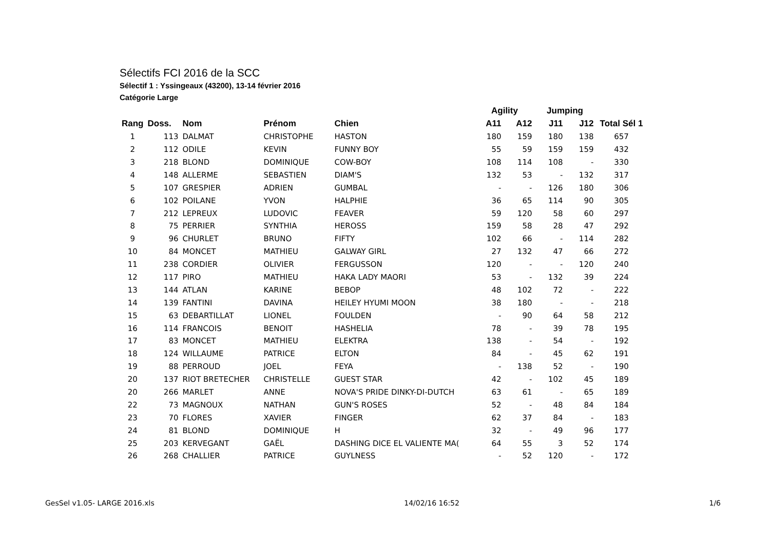Sélectifs FCI 2016 de la SCC
Sélectif 1 : Yssingeaux (43200), 13-14 février 2016
Catégorie Large
| | | | | | Agility | | Jumping | | |
| --- | --- | --- | --- | --- | --- | --- | --- | --- | --- |
| Rang | Doss. | Nom | Prénom | Chien | A11 | A12 | J11 | J12 | Total Sél 1 |
| 1 | 113 | DALMAT | CHRISTOPHE | HASTON | 180 | 159 | 180 | 138 | 657 |
| 2 | 112 | ODILE | KEVIN | FUNNY BOY | 55 | 59 | 159 | 159 | 432 |
| 3 | 218 | BLOND | DOMINIQUE | COW-BOY | 108 | 114 | 108 | - | 330 |
| 4 | 148 | ALLERME | SEBASTIEN | DIAM'S | 132 | 53 | - | 132 | 317 |
| 5 | 107 | GRESPIER | ADRIEN | GUMBAL | - | - | 126 | 180 | 306 |
| 6 | 102 | POILANE | YVON | HALPHIE | 36 | 65 | 114 | 90 | 305 |
| 7 | 212 | LEPREUX | LUDOVIC | FEAVER | 59 | 120 | 58 | 60 | 297 |
| 8 | 75 | PERRIER | SYNTHIA | HEROSS | 159 | 58 | 28 | 47 | 292 |
| 9 | 96 | CHURLET | BRUNO | FIFTY | 102 | 66 | - | 114 | 282 |
| 10 | 84 | MONCET | MATHIEU | GALWAY GIRL | 27 | 132 | 47 | 66 | 272 |
| 11 | 238 | CORDIER | OLIVIER | FERGUSSON | 120 | - | - | 120 | 240 |
| 12 | 117 | PIRO | MATHIEU | HAKA LADY MAORI | 53 | - | 132 | 39 | 224 |
| 13 | 144 | ATLAN | KARINE | BEBOP | 48 | 102 | 72 | - | 222 |
| 14 | 139 | FANTINI | DAVINA | HEILEY HYUMI MOON | 38 | 180 | - | - | 218 |
| 15 | 63 | DEBARTILLAT | LIONEL | FOULDEN | - | 90 | 64 | 58 | 212 |
| 16 | 114 | FRANCOIS | BENOIT | HASHELIA | 78 | - | 39 | 78 | 195 |
| 17 | 83 | MONCET | MATHIEU | ELEKTRA | 138 | - | 54 | - | 192 |
| 18 | 124 | WILLAUME | PATRICE | ELTON | 84 | - | 45 | 62 | 191 |
| 19 | 88 | PERROUD | JOEL | FEYA | - | 138 | 52 | - | 190 |
| 20 | 137 | RIOT BRETECHER | CHRISTELLE | GUEST STAR | 42 | - | 102 | 45 | 189 |
| 20 | 266 | MARLET | ANNE | NOVA'S PRIDE DINKY-DI-DUTCH | 63 | 61 | - | 65 | 189 |
| 22 | 73 | MAGNOUX | NATHAN | GUN'S ROSES | 52 | - | 48 | 84 | 184 |
| 23 | 70 | FLORES | XAVIER | FINGER | 62 | 37 | 84 | - | 183 |
| 24 | 81 | BLOND | DOMINIQUE | H | 32 | - | 49 | 96 | 177 |
| 25 | 203 | KERVEGANT | GAËL | DASHING DICE EL VALIENTE MA( | 64 | 55 | 3 | 52 | 174 |
| 26 | 268 | CHALLIER | PATRICE | GUYLNESS | - | 52 | 120 | - | 172 |
GesSel v1.05- LARGE 2016.xls 14/02/16 16:52 1/6